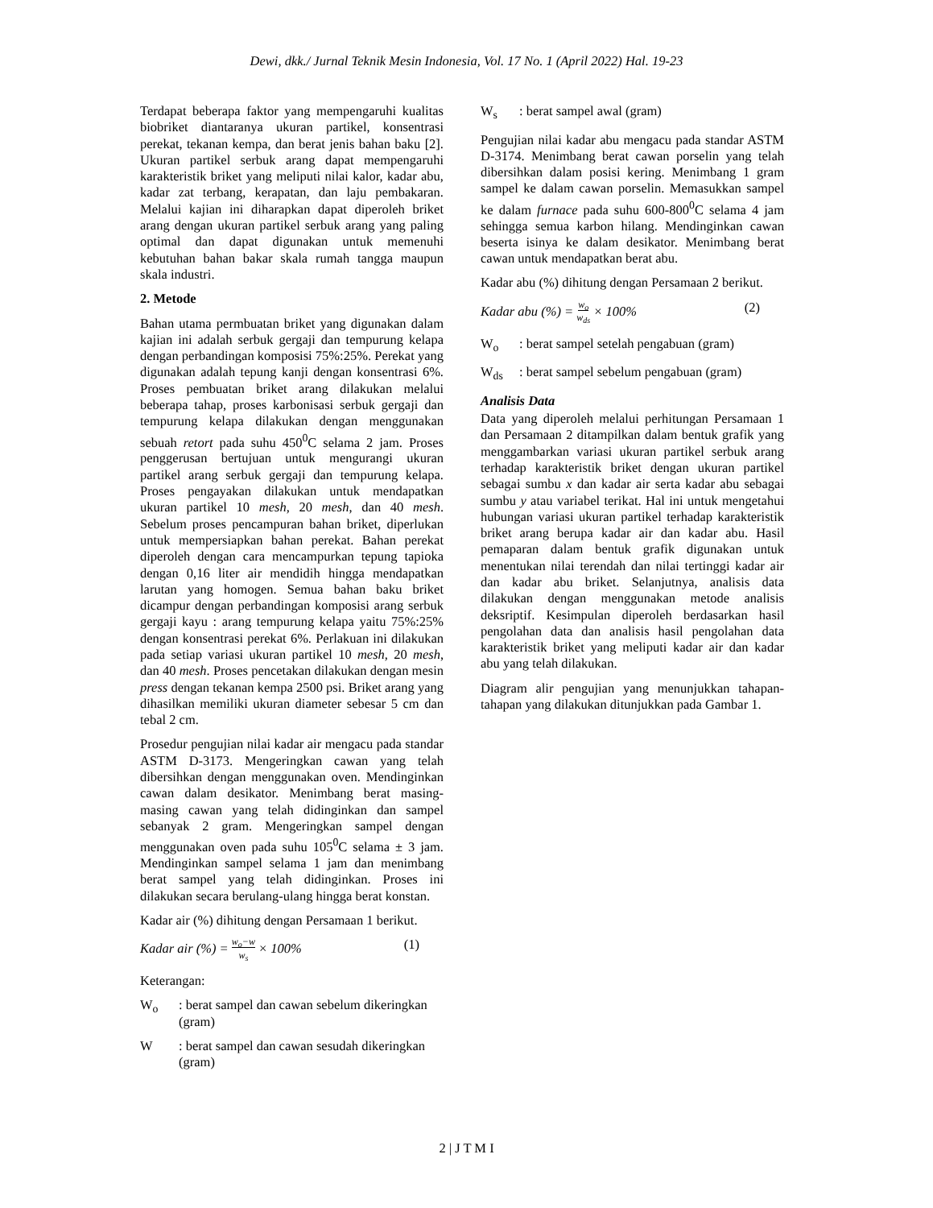Dewi, dkk./ Jurnal Teknik Mesin Indonesia, Vol. 17 No. 1 (April 2022) Hal. 19-23
Terdapat beberapa faktor yang mempengaruhi kualitas biobriket diantaranya ukuran partikel, konsentrasi perekat, tekanan kempa, dan berat jenis bahan baku [2]. Ukuran partikel serbuk arang dapat mempengaruhi karakteristik briket yang meliputi nilai kalor, kadar abu, kadar zat terbang, kerapatan, dan laju pembakaran. Melalui kajian ini diharapkan dapat diperoleh briket arang dengan ukuran partikel serbuk arang yang paling optimal dan dapat digunakan untuk memenuhi kebutuhan bahan bakar skala rumah tangga maupun skala industri.
2. Metode
Bahan utama permbuatan briket yang digunakan dalam kajian ini adalah serbuk gergaji dan tempurung kelapa dengan perbandingan komposisi 75%:25%. Perekat yang digunakan adalah tepung kanji dengan konsentrasi 6%. Proses pembuatan briket arang dilakukan melalui beberapa tahap, proses karbonisasi serbuk gergaji dan tempurung kelapa dilakukan dengan menggunakan sebuah retort pada suhu 450<sup>0</sup>C selama 2 jam. Proses penggerusan bertujuan untuk mengurangi ukuran partikel arang serbuk gergaji dan tempurung kelapa. Proses pengayakan dilakukan untuk mendapatkan ukuran partikel 10 mesh, 20 mesh, dan 40 mesh. Sebelum proses pencampuran bahan briket, diperlukan untuk mempersiapkan bahan perekat. Bahan perekat diperoleh dengan cara mencampurkan tepung tapioka dengan 0,16 liter air mendidih hingga mendapatkan larutan yang homogen. Semua bahan baku briket dicampur dengan perbandingan komposisi arang serbuk gergaji kayu : arang tempurung kelapa yaitu 75%:25% dengan konsentrasi perekat 6%. Perlakuan ini dilakukan pada setiap variasi ukuran partikel 10 mesh, 20 mesh, dan 40 mesh. Proses pencetakan dilakukan dengan mesin press dengan tekanan kempa 2500 psi. Briket arang yang dihasilkan memiliki ukuran diameter sebesar 5 cm dan tebal 2 cm.
Prosedur pengujian nilai kadar air mengacu pada standar ASTM D-3173. Mengeringkan cawan yang telah dibersihkan dengan menggunakan oven. Mendinginkan cawan dalam desikator. Menimbang berat masing-masing cawan yang telah didinginkan dan sampel sebanyak 2 gram. Mengeringkan sampel dengan menggunakan oven pada suhu 105<sup>0</sup>C selama ± 3 jam. Mendinginkan sampel selama 1 jam dan menimbang berat sampel yang telah didinginkan. Proses ini dilakukan secara berulang-ulang hingga berat konstan.
Kadar air (%) dihitung dengan Persamaan 1 berikut.
Kadar air (%) = w<sub>o</sub>−w
w<sub>s</sub> × 100% (1)
Keterangan:
W<sub>o</sub>: berat sampel dan cawan sebelum dikeringkan (gram)
W: berat sampel dan cawan sesudah dikeringkan (gram)
W<sub>s</sub>: berat sampel awal (gram)
Pengujian nilai kadar abu mengacu pada standar ASTM D-3174. Menimbang berat cawan porselin yang telah dibersihkan dalam posisi kering. Menimbang 1 gram sampel ke dalam cawan porselin. Memasukkan sampel ke dalam furnace pada suhu 600-800<sup>0</sup>C selama 4 jam sehingga semua karbon hilang. Mendinginkan cawan beserta isinya ke dalam desikator. Menimbang berat cawan untuk mendapatkan berat abu.
Kadar abu (%) dihitung dengan Persamaan 2 berikut.
Kadar abu (%) = w<sub>o</sub>
w<sub>ds</sub> × 100% (2)
W<sub>o</sub>: berat sampel setelah pengabuan (gram)
W<sub>ds</sub>: berat sampel sebelum pengabuan (gram)
Analisis Data
Data yang diperoleh melalui perhitungan Persamaan 1 dan Persamaan 2 ditampilkan dalam bentuk grafik yang menggambarkan variasi ukuran partikel serbuk arang terhadap karakteristik briket dengan ukuran partikel sebagai sumbu x dan kadar air serta kadar abu sebagai sumbu y atau variabel terikat. Hal ini untuk mengetahui hubungan variasi ukuran partikel terhadap karakteristik briket arang berupa kadar air dan kadar abu. Hasil pemaparan dalam bentuk grafik digunakan untuk menentukan nilai terendah dan nilai tertinggi kadar air dan kadar abu briket. Selanjutnya, analisis data dilakukan dengan menggunakan metode analisis deksriptif. Kesimpulan diperoleh berdasarkan hasil pengolahan data dan analisis hasil pengolahan data karakteristik briket yang meliputi kadar air dan kadar abu yang telah dilakukan.
Diagram alir pengujian yang menunjukkan tahapan-tahapan yang dilakukan ditunjukkan pada Gambar 1.
2 | J T M I